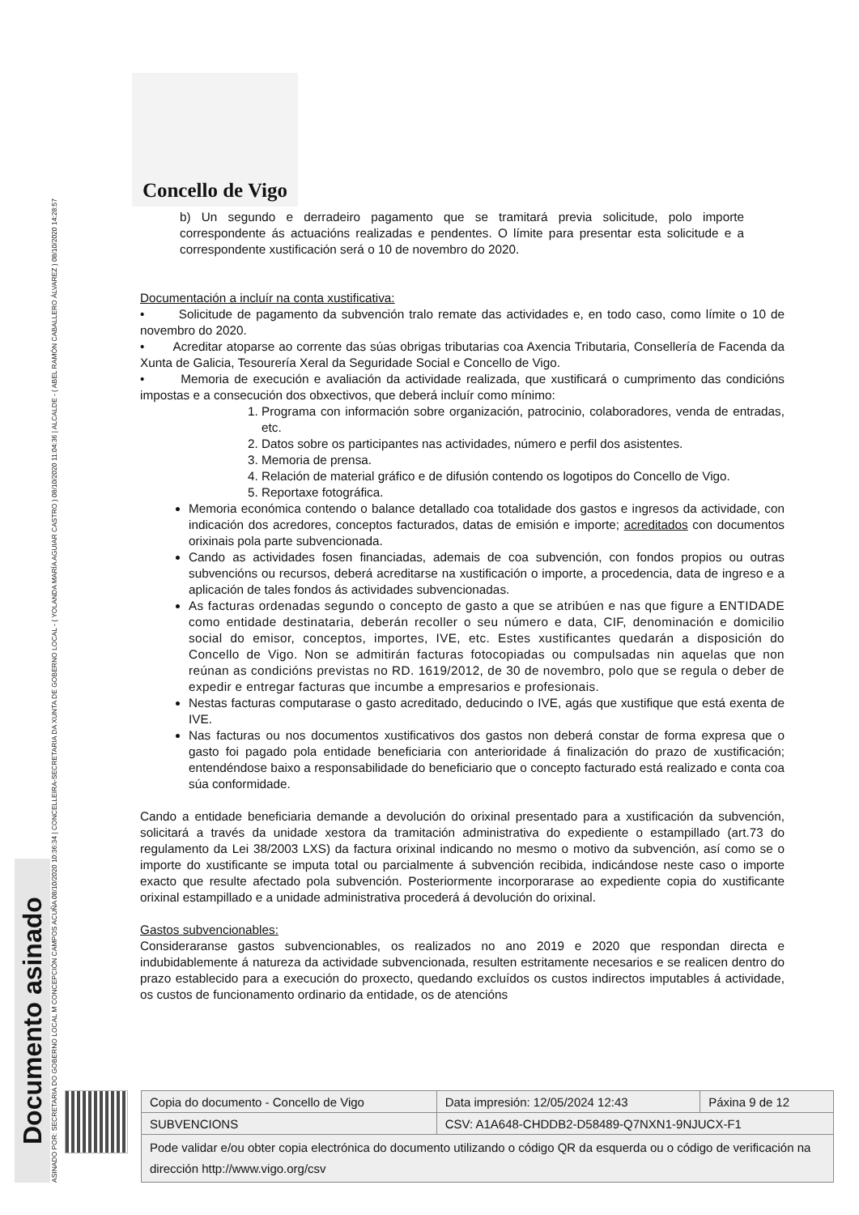ASINADO POR: SECRETARIA DO GOBERNO LOCAL M CONCEPCIÓN CAMPOS ACUÑA 08/10/2020 10:36:34 | CONCELLEIRA-SECRETARIA DA XUNTA DE GOBERNO LOCAL - ( YOLANDA MARÍA AGUIAR CASTRO ) 08/10/2020 11:04:36 | ALCALDE - ( ABEL RAMÓN CABALLERO ÁLVAREZ ) 08/10/2020 14:28:57
Documento asinado
Concello de Vigo
b) Un segundo e derradeiro pagamento que se tramitará previa solicitude, polo importe correspondente ás actuacións realizadas e pendentes. O límite para presentar esta solicitude e a correspondente xustificación será o 10 de novembro do 2020.
Documentación a incluír na conta xustificativa:
• Solicitude de pagamento da subvención tralo remate das actividades e, en todo caso, como límite o 10 de novembro do 2020.
• Acreditar atoparse ao corrente das súas obrigas tributarias coa Axencia Tributaria, Consellería de Facenda da Xunta de Galicia, Tesourería Xeral da Seguridade Social e Concello de Vigo.
• Memoria de execución e avaliación da actividade realizada, que xustificará o cumprimento das condicións impostas e a consecución dos obxectivos, que deberá incluír como mínimo:
1. Programa con información sobre organización, patrocinio, colaboradores, venda de entradas, etc.
2. Datos sobre os participantes nas actividades, número e perfil dos asistentes.
3. Memoria de prensa.
4. Relación de material gráfico e de difusión contendo os logotipos do Concello de Vigo.
5. Reportaxe fotográfica.
Memoria económica contendo o balance detallado coa totalidade dos gastos e ingresos da actividade, con indicación dos acredores, conceptos facturados, datas de emisión e importe; acreditados con documentos orixinais pola parte subvencionada.
Cando as actividades fosen financiadas, ademais de coa subvención, con fondos propios ou outras subvencións ou recursos, deberá acreditarse na xustificación o importe, a procedencia, data de ingreso e a aplicación de tales fondos ás actividades subvencionadas.
As facturas ordenadas segundo o concepto de gasto a que se atribúen e nas que figure a ENTIDADE como entidade destinataria, deberán recoller o seu número e data, CIF, denominación e domicilio social do emisor, conceptos, importes, IVE, etc. Estes xustificantes quedarán a disposición do Concello de Vigo. Non se admitirán facturas fotocopiadas ou compulsadas nin aquelas que non reúnan as condicións previstas no RD. 1619/2012, de 30 de novembro, polo que se regula o deber de expedir e entregar facturas que incumbe a empresarios e profesionais.
Nestas facturas computarase o gasto acreditado, deducindo o IVE, agás que xustifique que está exenta de IVE.
Nas facturas ou nos documentos xustificativos dos gastos non deberá constar de forma expresa que o gasto foi pagado pola entidade beneficiaria con anterioridade á finalización do prazo de xustificación; entendéndose baixo a responsabilidade do beneficiario que o concepto facturado está realizado e conta coa súa conformidade.
Cando a entidade beneficiaria demande a devolución do orixinal presentado para a xustificación da subvención, solicitará a través da unidade xestora da tramitación administrativa do expediente o estampillado (art.73 do regulamento da Lei 38/2003 LXS) da factura orixinal indicando no mesmo o motivo da subvención, así como se o importe do xustificante se imputa total ou parcialmente á subvención recibida, indicándose neste caso o importe exacto que resulte afectado pola subvención. Posteriormente incorporarase ao expediente copia do xustificante orixinal estampillado e a unidade administrativa procederá á devolución do orixinal.
Gastos subvencionables:
Consideraranse gastos subvencionables, os realizados no ano 2019 e 2020 que respondan directa e indubidablemente á natureza da actividade subvencionada, resulten estritamente necesarios e se realicen dentro do prazo establecido para a execución do proxecto, quedando excluídos os custos indirectos imputables á actividade, os custos de funcionamento ordinario da entidade, os de atencións
| Copia do documento - Concello de Vigo | Data impresión: 12/05/2024 12:43 | Páxina 9 de 12 |
| SUBVENCIONS | CSV: A1A648-CHDDB2-D58489-Q7NXN1-9NJUCX-F1 | |
| Pode validar e/ou obter copia electrónica do documento utilizando o código QR da esquerda ou o código de verificación na dirección http://www.vigo.org/csv | | |